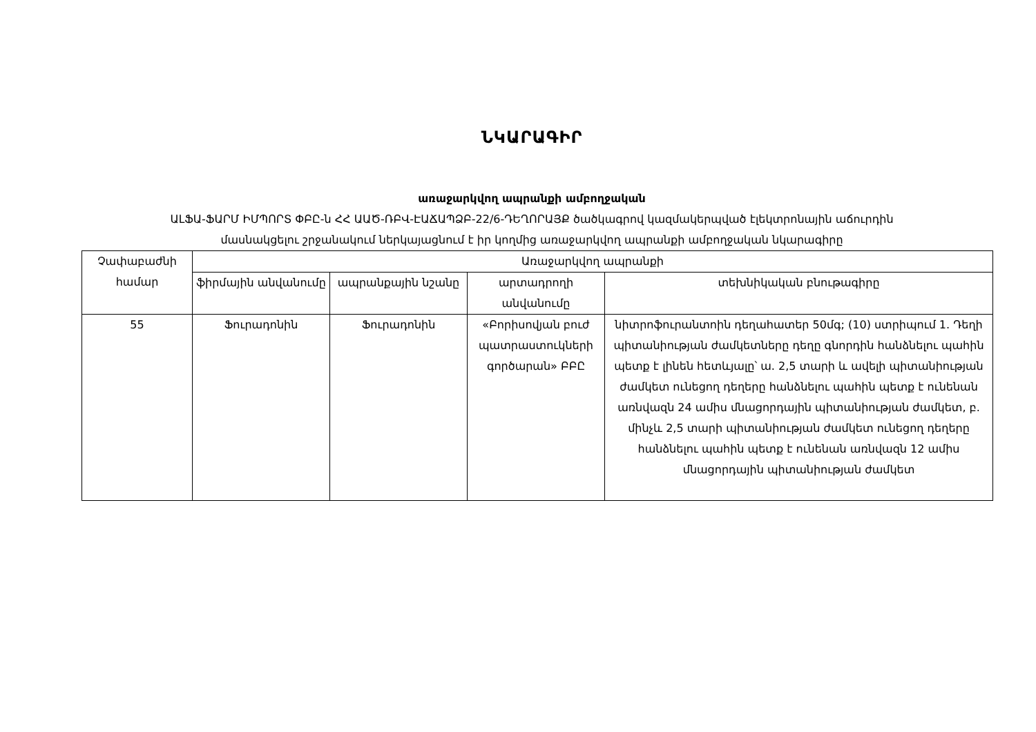ՆԿԱՐԱԳԻՐ
առաջարկվող ապրանքի ամբողջական
ԱԼՖԱ-ՖԱՐՄ ԻՄՊՈՐՏ ՓԲԸ-ն ՀՀ ԱԱԾ-ՌԲՎ-ԷԱՃԱՊՁԲ-22/6-ԴԵՂՈՐԱՅՔ ծածկագրով կազմակերպված էլեկտրոնային աճուրդին
մասնակցելու շրջանակում ներկայացնում է իր կողմից առաջարկվող ապրանքի ամբողջական նկարագիրը
| Չափաբաժնի համար | Առաջարկվող ապրանքի | | | |
| --- | --- | --- | --- | --- |
| | ֆիրմային անվանումը | ապրանքային նշանը | արտադրողի անվանումը | տեխնիկական բնութագիրը |
| 55 | Ֆուրադոնին | Ֆուրադոնին | «Բորիսովյան բուժ պատրաստուկների գործարան» ԲԲԸ | նիտրոֆուրանտոին դեղահատեր 50մգ; (10) ստրիպում 1. Դեղի պիտանիության ժամկետները դեղը գնորդին հանձնելու պահին պետք է լինեն հետևյալը՝ ա. 2,5 տարի և ավելի պիտանիության ժամկետ ունեցող դեղերը հանձնելու պահին պետք է ունենան առնվազն 24 ամիս մնացորդային պիտանիության ժամկետ, բ. մինչև 2,5 տարի պիտանիության ժամկետ ունեցող դեղերը հանձնելու պահին պետք է ունենան առնվազն 12 ամիս մնացորդային պիտանիության ժամկետ |